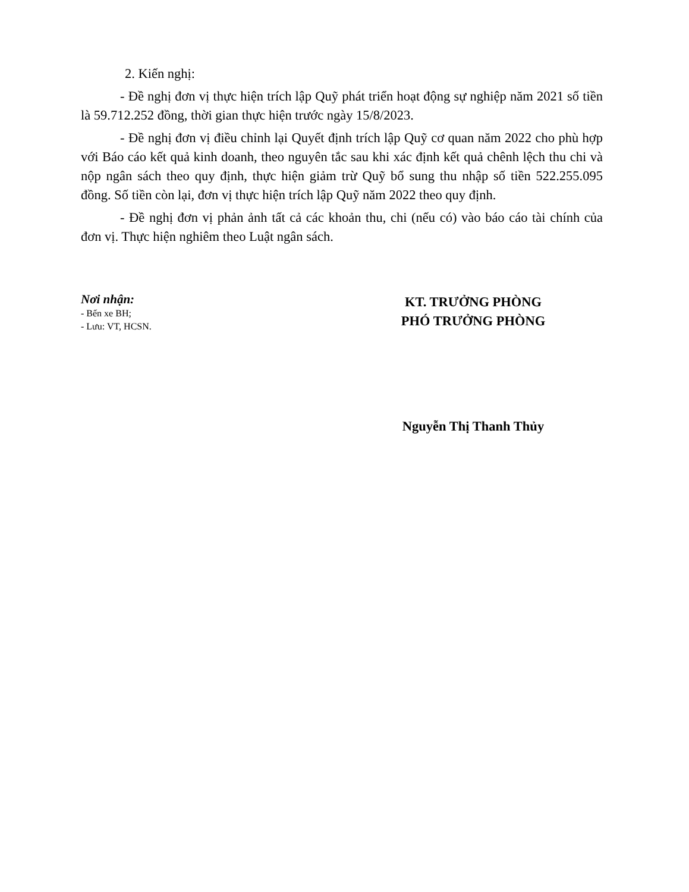2. Kiến nghị:
- Đề nghị đơn vị thực hiện trích lập Quỹ phát triển hoạt động sự nghiệp năm 2021 số tiền là 59.712.252 đồng, thời gian thực hiện trước ngày 15/8/2023.
- Đề nghị đơn vị điều chỉnh lại Quyết định trích lập Quỹ cơ quan năm 2022 cho phù hợp với Báo cáo kết quả kinh doanh, theo nguyên tắc sau khi xác định kết quả chênh lệch thu chi và nộp ngân sách theo quy định, thực hiện giảm trừ Quỹ bổ sung thu nhập số tiền 522.255.095 đồng. Số tiền còn lại, đơn vị thực hiện trích lập Quỹ năm 2022 theo quy định.
- Đề nghị đơn vị phản ảnh tất cả các khoản thu, chi (nếu có) vào báo cáo tài chính của đơn vị. Thực hiện nghiêm theo Luật ngân sách.
Nơi nhận:
- Bến xe BH;
- Lưu: VT, HCSN.
KT. TRƯỞNG PHÒNG
PHÓ TRƯỞNG PHÒNG
Nguyễn Thị Thanh Thủy